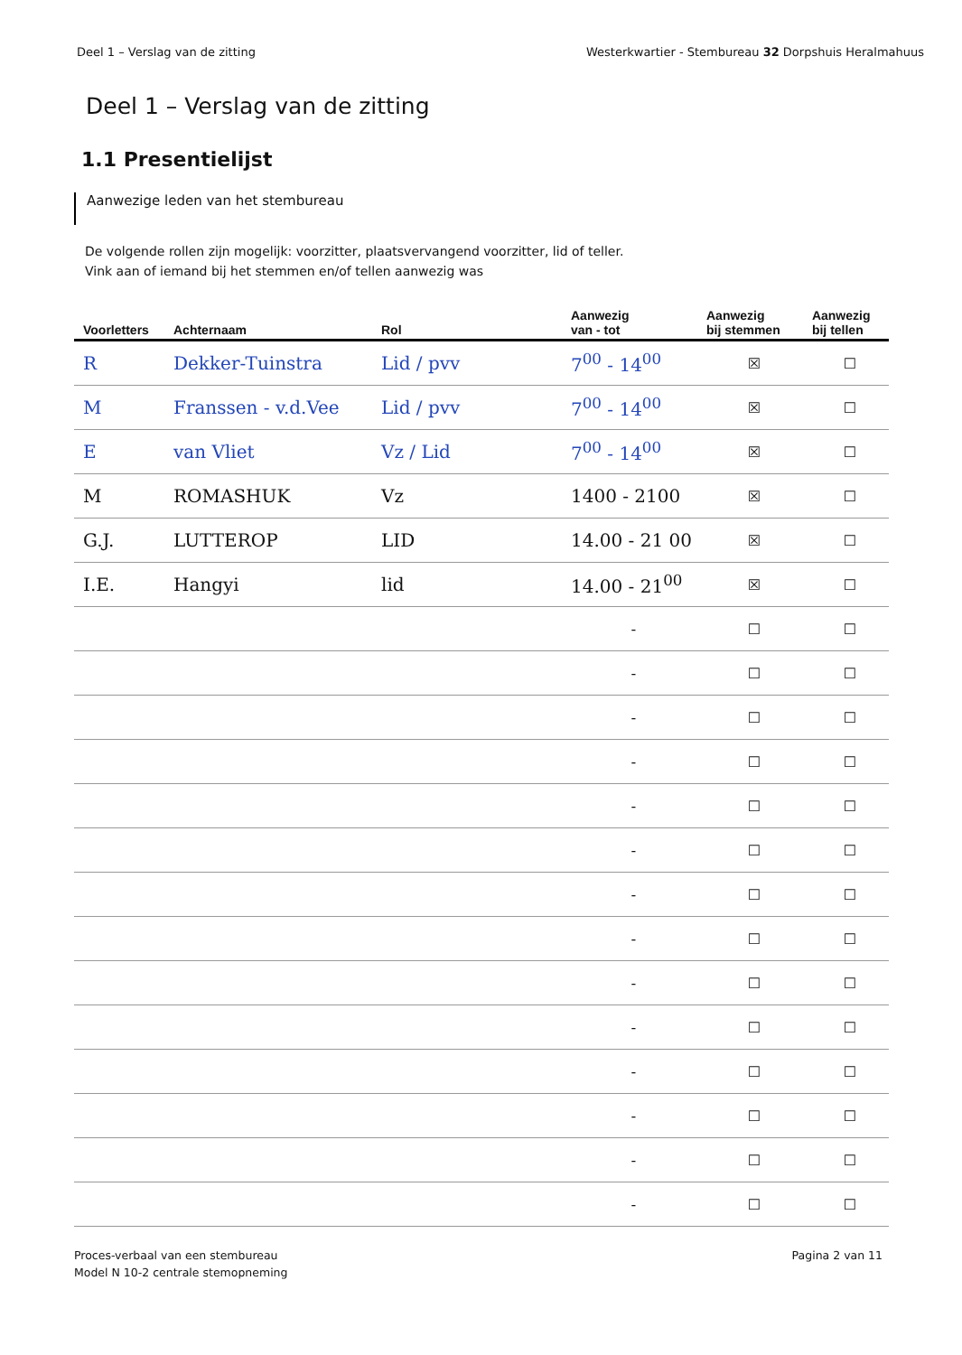Deel 1 – Verslag van de zitting Westerkwartier - Stembureau 32 Dorpshuis Heralmahuus
Deel 1 – Verslag van de zitting
1.1 Presentielijst
Aanwezige leden van het stembureau
De volgende rollen zijn mogelijk: voorzitter, plaatsvervangend voorzitter, lid of teller.
Vink aan of iemand bij het stemmen en/of tellen aanwezig was
| Voorletters | Achternaam | Rol | Aanwezig van - tot | Aanwezig bij stemmen | Aanwezig bij tellen |
| --- | --- | --- | --- | --- | --- |
| R | Dekker-Tuinstra | Lid / pvv | 7<sup>00</sup> - 14<sup>00</sup> | ☒ | ☐ |
| M | Franssen - v.d.Vee | Lid / pvv | 7<sup>00</sup> - 14<sup>00</sup> | ☒ | ☐ |
| E | van Vliet | Vz / Lid | 7<sup>00</sup> - 14<sup>00</sup> | ☒ | ☐ |
| M | ROMASHUK | Vz | 1400 - 2100 | ☒ | ☐ |
| G.J. | LUTTEROP | LID | 14.00 - 21 00 | ☒ | ☐ |
| I.E. | Hangyi | lid | 14.00 - 21<sup>00</sup> | ☒ | ☐ |
| | | | - | ☐ | ☐ |
| | | | - | ☐ | ☐ |
| | | | - | ☐ | ☐ |
| | | | - | ☐ | ☐ |
| | | | - | ☐ | ☐ |
| | | | - | ☐ | ☐ |
| | | | - | ☐ | ☐ |
| | | | - | ☐ | ☐ |
| | | | - | ☐ | ☐ |
| | | | - | ☐ | ☐ |
| | | | - | ☐ | ☐ |
| | | | - | ☐ | ☐ |
| | | | - | ☐ | ☐ |
| | | | - | ☐ | ☐ |
Proces-verbaal van een stembureau
Model N 10-2 centrale stemopneming Pagina 2 van 11